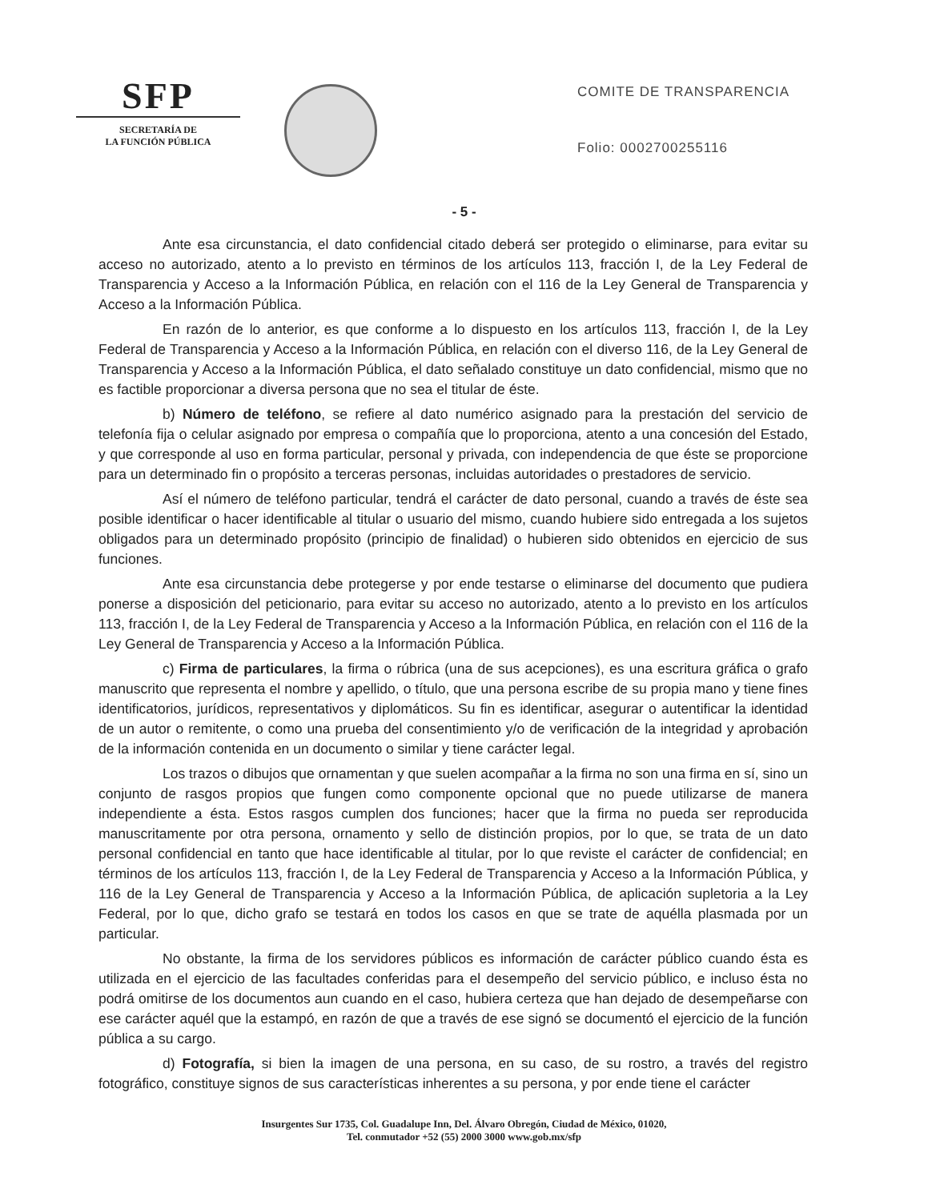SFP
SECRETARÍA DE
LA FUNCIÓN PÚBLICA
COMITE DE TRANSPARENCIA
Folio: 0002700255116
- 5 -
Ante esa circunstancia, el dato confidencial citado deberá ser protegido o eliminarse, para evitar su acceso no autorizado, atento a lo previsto en términos de los artículos 113, fracción I, de la Ley Federal de Transparencia y Acceso a la Información Pública, en relación con el 116 de la Ley General de Transparencia y Acceso a la Información Pública.
En razón de lo anterior, es que conforme a lo dispuesto en los artículos 113, fracción I, de la Ley Federal de Transparencia y Acceso a la Información Pública, en relación con el diverso 116, de la Ley General de Transparencia y Acceso a la Información Pública, el dato señalado constituye un dato confidencial, mismo que no es factible proporcionar a diversa persona que no sea el titular de éste.
b) Número de teléfono, se refiere al dato numérico asignado para la prestación del servicio de telefonía fija o celular asignado por empresa o compañía que lo proporciona, atento a una concesión del Estado, y que corresponde al uso en forma particular, personal y privada, con independencia de que éste se proporcione para un determinado fin o propósito a terceras personas, incluidas autoridades o prestadores de servicio.
Así el número de teléfono particular, tendrá el carácter de dato personal, cuando a través de éste sea posible identificar o hacer identificable al titular o usuario del mismo, cuando hubiere sido entregada a los sujetos obligados para un determinado propósito (principio de finalidad) o hubieren sido obtenidos en ejercicio de sus funciones.
Ante esa circunstancia debe protegerse y por ende testarse o eliminarse del documento que pudiera ponerse a disposición del peticionario, para evitar su acceso no autorizado, atento a lo previsto en los artículos 113, fracción I, de la Ley Federal de Transparencia y Acceso a la Información Pública, en relación con el 116 de la Ley General de Transparencia y Acceso a la Información Pública.
c) Firma de particulares, la firma o rúbrica (una de sus acepciones), es una escritura gráfica o grafo manuscrito que representa el nombre y apellido, o título, que una persona escribe de su propia mano y tiene fines identificatorios, jurídicos, representativos y diplomáticos. Su fin es identificar, asegurar o autentificar la identidad de un autor o remitente, o como una prueba del consentimiento y/o de verificación de la integridad y aprobación de la información contenida en un documento o similar y tiene carácter legal.
Los trazos o dibujos que ornamentan y que suelen acompañar a la firma no son una firma en sí, sino un conjunto de rasgos propios que fungen como componente opcional que no puede utilizarse de manera independiente a ésta. Estos rasgos cumplen dos funciones; hacer que la firma no pueda ser reproducida manuscritamente por otra persona, ornamento y sello de distinción propios, por lo que, se trata de un dato personal confidencial en tanto que hace identificable al titular, por lo que reviste el carácter de confidencial; en términos de los artículos 113, fracción I, de la Ley Federal de Transparencia y Acceso a la Información Pública, y 116 de la Ley General de Transparencia y Acceso a la Información Pública, de aplicación supletoria a la Ley Federal, por lo que, dicho grafo se testará en todos los casos en que se trate de aquélla plasmada por un particular.
No obstante, la firma de los servidores públicos es información de carácter público cuando ésta es utilizada en el ejercicio de las facultades conferidas para el desempeño del servicio público, e incluso ésta no podrá omitirse de los documentos aun cuando en el caso, hubiera certeza que han dejado de desempeñarse con ese carácter aquél que la estampó, en razón de que a través de ese signó se documentó el ejercicio de la función pública a su cargo.
d) Fotografía, si bien la imagen de una persona, en su caso, de su rostro, a través del registro fotográfico, constituye signos de sus características inherentes a su persona, y por ende tiene el carácter
Insurgentes Sur 1735, Col. Guadalupe Inn, Del. Álvaro Obregón, Ciudad de México, 01020,
Tel. conmutador +52 (55) 2000 3000 www.gob.mx/sfp